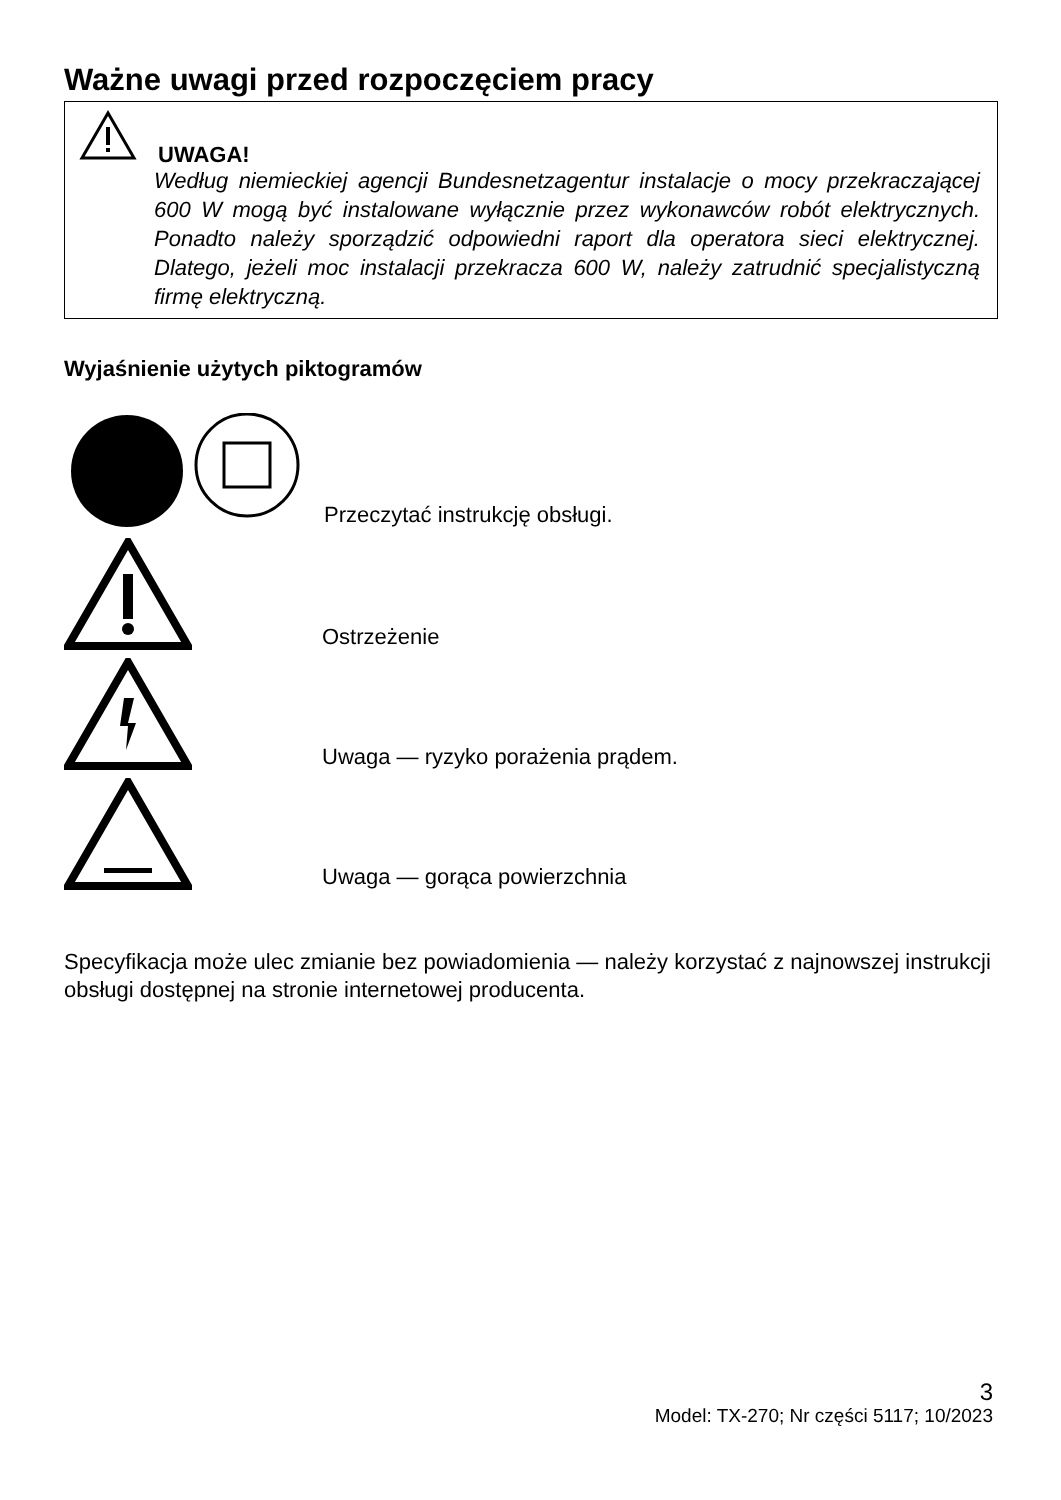Ważne uwagi przed rozpoczęciem pracy
UWAGA!
Według niemieckiej agencji Bundesnetzagentur instalacje o mocy przekraczającej 600 W mogą być instalowane wyłącznie przez wykonawców robót elektrycznych. Ponadto należy sporządzić odpowiedni raport dla operatora sieci elektrycznej. Dlatego, jeżeli moc instalacji przekracza 600 W, należy zatrudnić specjalistyczną firmę elektryczną.
Wyjaśnienie użytych piktogramów
Przeczytać instrukcję obsługi.
Ostrzeżenie
Uwaga — ryzyko porażenia prądem.
Uwaga — gorąca powierzchnia
Specyfikacja może ulec zmianie bez powiadomienia — należy korzystać z najnowszej instrukcji obsługi dostępnej na stronie internetowej producenta.
3
Model: TX-270; Nr części 5117; 10/2023